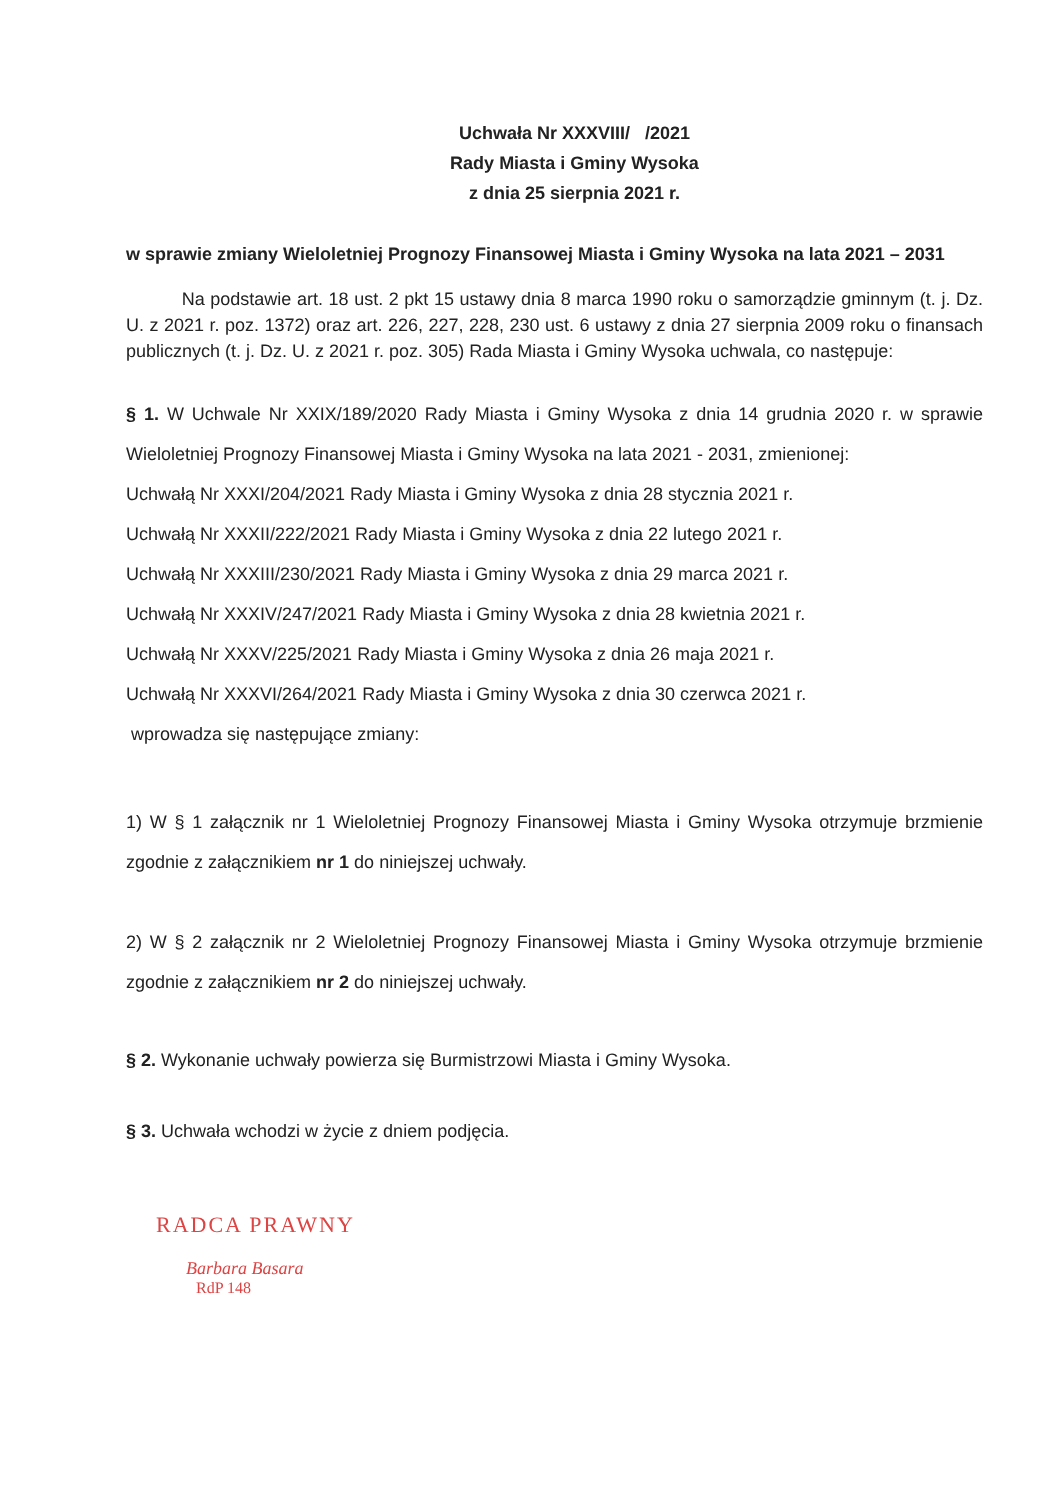Uchwała Nr XXXVIII/ /2021
Rady Miasta i Gminy Wysoka
z dnia 25 sierpnia 2021 r.
w sprawie zmiany Wieloletniej Prognozy Finansowej Miasta i Gminy Wysoka na lata 2021 – 2031
Na podstawie art. 18 ust. 2 pkt 15 ustawy dnia 8 marca 1990 roku o samorządzie gminnym (t. j. Dz. U. z 2021 r. poz. 1372) oraz art. 226, 227, 228, 230 ust. 6 ustawy z dnia 27 sierpnia 2009 roku o finansach publicznych (t. j. Dz. U. z 2021 r. poz. 305) Rada Miasta i Gminy Wysoka uchwala, co następuje:
§ 1. W Uchwale Nr XXIX/189/2020 Rady Miasta i Gminy Wysoka z dnia 14 grudnia 2020 r. w sprawie Wieloletniej Prognozy Finansowej Miasta i Gminy Wysoka na lata 2021 - 2031, zmienionej:
Uchwałą Nr XXXI/204/2021 Rady Miasta i Gminy Wysoka z dnia 28 stycznia 2021 r.
Uchwałą Nr XXXII/222/2021 Rady Miasta i Gminy Wysoka z dnia 22 lutego 2021 r.
Uchwałą Nr XXXIII/230/2021 Rady Miasta i Gminy Wysoka z dnia 29 marca 2021 r.
Uchwałą Nr XXXIV/247/2021 Rady Miasta i Gminy Wysoka z dnia 28 kwietnia 2021 r.
Uchwałą Nr XXXV/225/2021 Rady Miasta i Gminy Wysoka z dnia 26 maja 2021 r.
Uchwałą Nr XXXVI/264/2021 Rady Miasta i Gminy Wysoka z dnia 30 czerwca 2021 r.
wprowadza się następujące zmiany:
1) W § 1 załącznik nr 1 Wieloletniej Prognozy Finansowej Miasta i Gminy Wysoka otrzymuje brzmienie zgodnie z załącznikiem nr 1 do niniejszej uchwały.
2) W § 2 załącznik nr 2 Wieloletniej Prognozy Finansowej Miasta i Gminy Wysoka otrzymuje brzmienie zgodnie z załącznikiem nr 2 do niniejszej uchwały.
§ 2. Wykonanie uchwały powierza się Burmistrzowi Miasta i Gminy Wysoka.
§ 3. Uchwała wchodzi w życie z dniem podjęcia.
RADCA PRAWNY
Barbara Basara
RdP 148